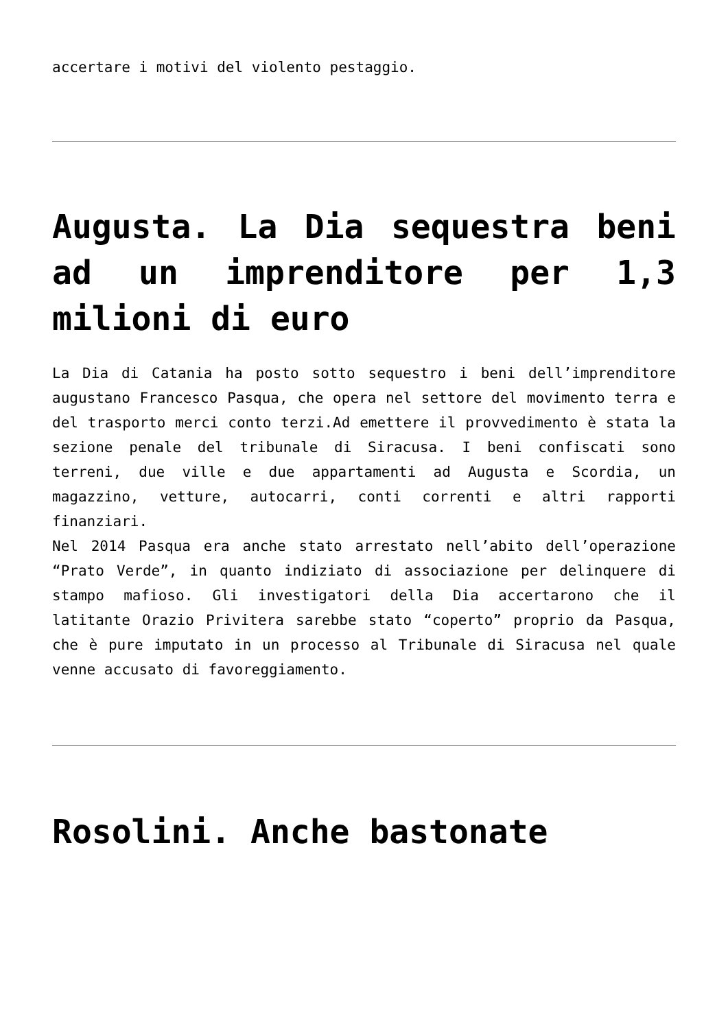accertare i motivi del violento pestaggio.
Augusta. La Dia sequestra beni ad un imprenditore per 1,3 milioni di euro
La Dia di Catania ha posto sotto sequestro i beni dell’imprenditore augustano Francesco Pasqua, che opera nel settore del movimento terra e del trasporto merci conto terzi.Ad emettere il provvedimento è stata la sezione penale del tribunale di Siracusa. I beni confiscati sono terreni, due ville e due appartamenti ad Augusta e Scordia, un magazzino, vetture, autocarri, conti correnti e altri rapporti finanziari.
Nel 2014 Pasqua era anche stato arrestato nell’abito dell’operazione “Prato Verde”, in quanto indiziato di associazione per delinquere di stampo mafioso. Gli investigatori della Dia accertarono che il latitante Orazio Privitera sarebbe stato “coperto” proprio da Pasqua, che è pure imputato in un processo al Tribunale di Siracusa nel quale venne accusato di favoreggiamento.
Rosolini. Anche bastonate